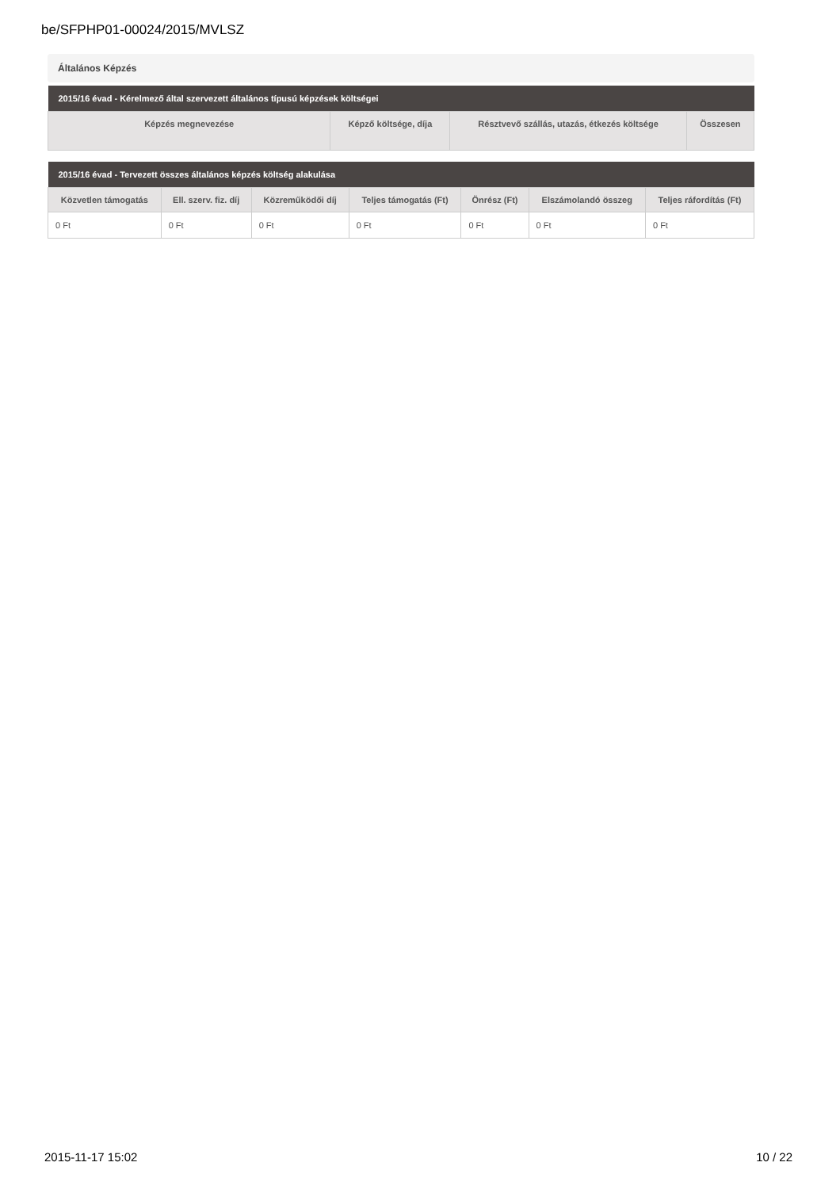be/SFPHP01-00024/2015/MVLSZ
Általános Képzés
| 2015/16 évad - Kérelmező által szervezett általános típusú képzések költségei | | | |
| --- | --- | --- | --- |
| Képzés megnevezése | Képző költsége, díja | Résztvevő szállás, utazás, étkezés költsége | Összesen |
| 2015/16 évad - Tervezett összes általános képzés költség alakulása | | | | | | |
| --- | --- | --- | --- | --- | --- | --- |
| Közvetlen támogatás | Ell. szerv. fiz. díj | Közreműködői díj | Teljes támogatás (Ft) | Önrész (Ft) | Elszámolandó összeg | Teljes ráfordítás (Ft) |
| 0 Ft | 0 Ft | 0 Ft | 0 Ft | 0 Ft | 0 Ft | 0 Ft |
2015-11-17 15:02 10 / 22